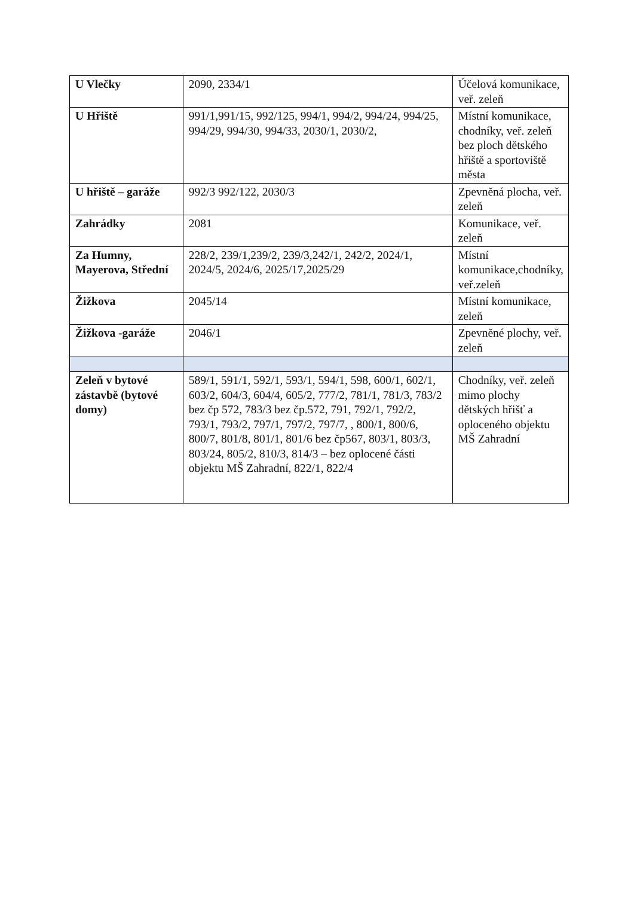| U Vlečky | 2090, 2334/1 | Účelová komunikace, veř. zeleň |
| U Hřiště | 991/1,991/15, 992/125, 994/1, 994/2, 994/24, 994/25, 994/29, 994/30, 994/33, 2030/1, 2030/2, | Místní komunikace, chodníky, veř. zeleň bez ploch dětského hřiště a sportoviště města |
| U hřiště – garáže | 992/3 992/122, 2030/3 | Zpevněná plocha, veř. zeleň |
| Zahrádky | 2081 | Komunikace, veř. zeleň |
| Za Humny, Mayerova, Střední | 228/2, 239/1,239/2, 239/3,242/1, 242/2, 2024/1, 2024/5, 2024/6, 2025/17,2025/29 | Místní komunikace,chodníky, veř.zeleň |
| Žižkova | 2045/14 | Místní komunikace, zeleň |
| Žižkova -garáže | 2046/1 | Zpevněné plochy, veř. zeleň |
| Zeleň v bytové zástavbě (bytové domy) | 589/1, 591/1, 592/1, 593/1, 594/1, 598, 600/1, 602/1, 603/2, 604/3, 604/4, 605/2, 777/2, 781/1, 781/3, 783/2 bez čp 572, 783/3 bez čp.572, 791, 792/1, 792/2, 793/1, 793/2, 797/1, 797/2, 797/7, , 800/1, 800/6, 800/7, 801/8, 801/1, 801/6 bez čp567, 803/1, 803/3, 803/24, 805/2, 810/3, 814/3 – bez oplocené části objektu MŠ Zahradní, 822/1, 822/4 | Chodníky, veř. zeleň mimo plochy dětských hřišť a oploceného objektu MŠ Zahradní |